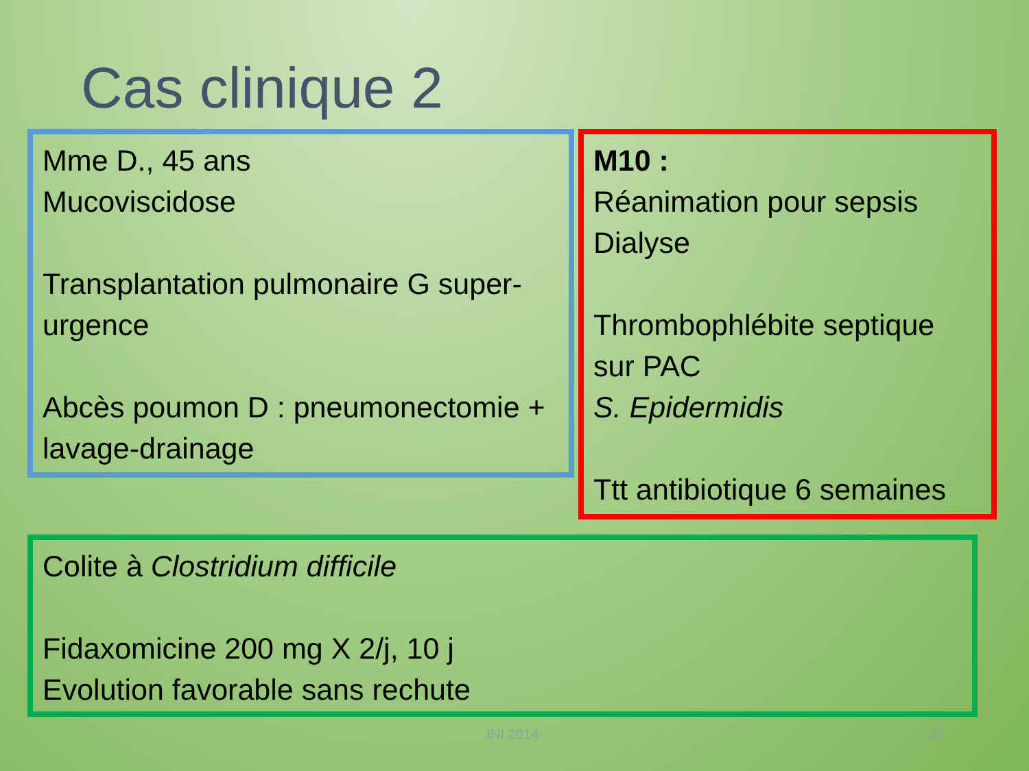Cas clinique 2
Mme D., 45 ans
Mucoviscidose
Transplantation pulmonaire G super-urgence
Abcès poumon D : pneumonectomie + lavage-drainage
M10 :
Réanimation pour sepsis
Dialyse
Thrombophlébite septique sur PAC
S. Epidermidis
Ttt antibiotique 6 semaines
Colite à Clostridium difficile
Fidaxomicine 200 mg X 2/j, 10 j
Evolution favorable sans rechute
JNI 2014 22